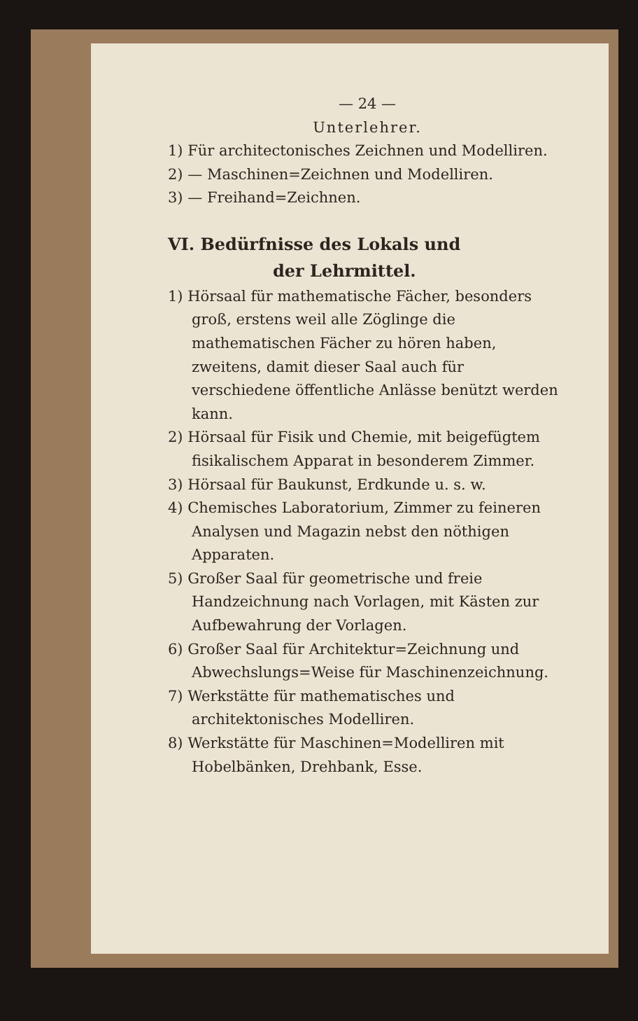— 24 —
Unterlehrer.
1) Für architectonisches Zeichnen und Modelliren.
2) — Maschinen=Zeichnen und Modelliren.
3) — Freihand=Zeichnen.
VI. Bedürfnisse des Lokals und
der Lehrmittel.
1) Hörsaal für mathematische Fächer, besonders groß, erstens weil alle Zöglinge die mathematischen Fächer zu hören haben, zweitens, damit dieser Saal auch für verschiedene öffentliche Anlässe benützt werden kann.
2) Hörsaal für Fisik und Chemie, mit beigefügtem fisikalischem Apparat in besonderem Zimmer.
3) Hörsaal für Baukunst, Erdkunde u. s. w.
4) Chemisches Laboratorium, Zimmer zu feineren Analysen und Magazin nebst den nöthigen Apparaten.
5) Großer Saal für geometrische und freie Handzeichnung nach Vorlagen, mit Kästen zur Aufbewahrung der Vorlagen.
6) Großer Saal für Architektur=Zeichnung und Abwechslungs=Weise für Maschinenzeichnung.
7) Werkstätte für mathematisches und architektonisches Modelliren.
8) Werkstätte für Maschinen=Modelliren mit Hobelbänken, Drehbank, Esse.